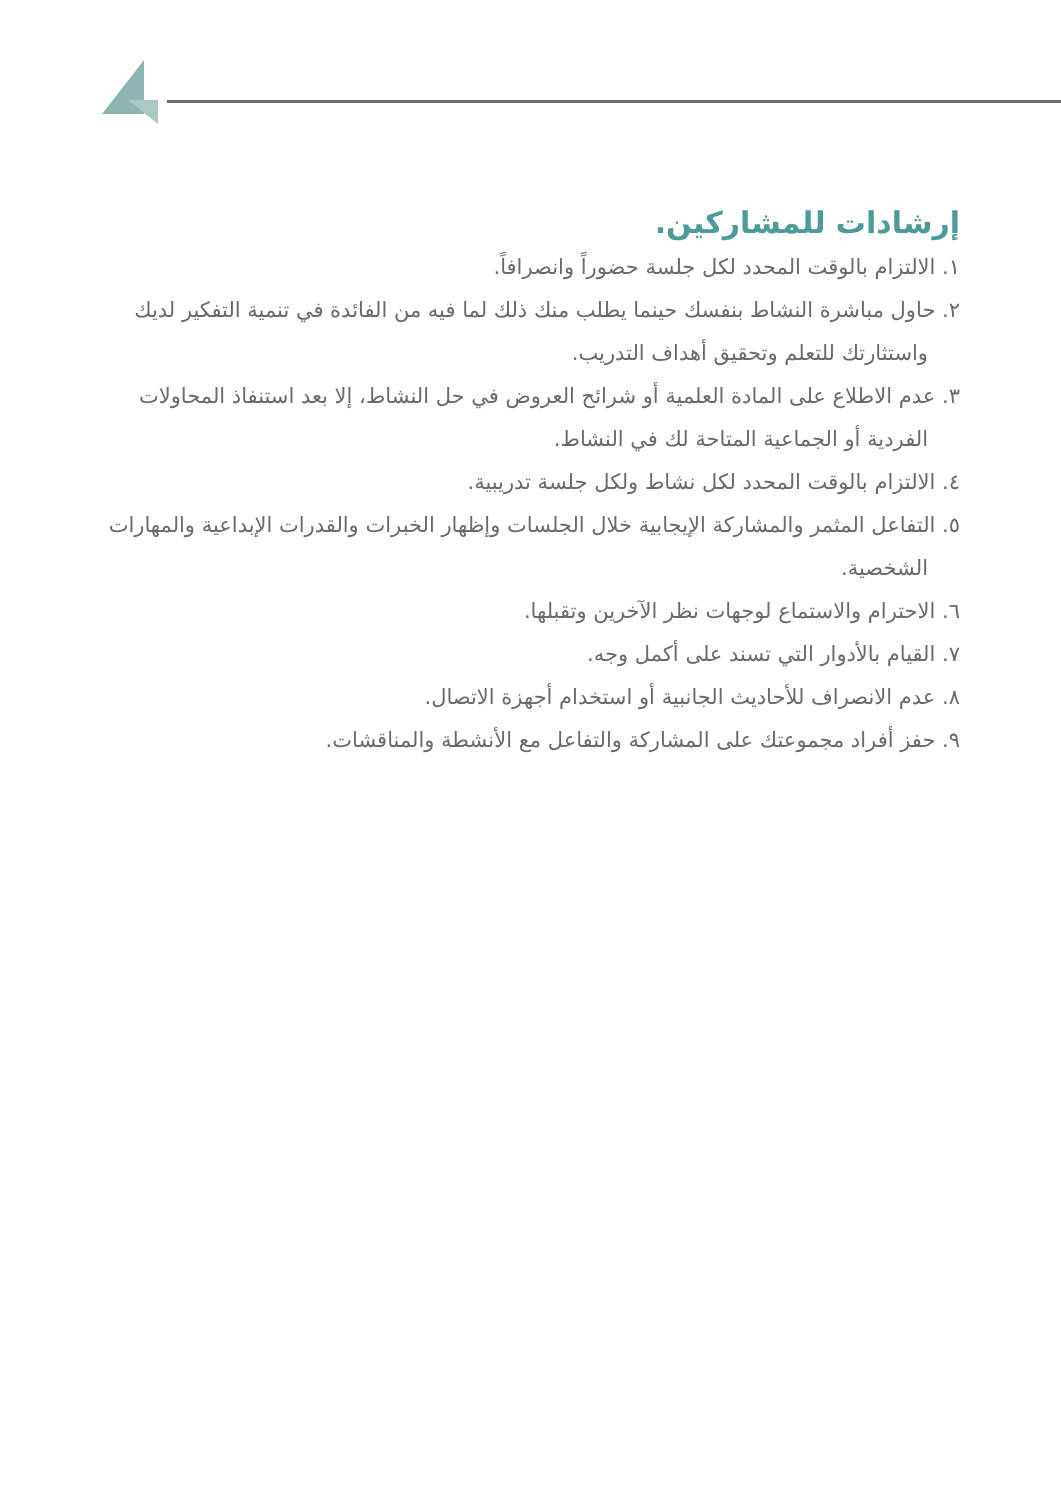إرشادات للمشاركين.
١. الالتزام بالوقت المحدد لكل جلسة حضوراً وانصرافاً.
٢. حاول مباشرة النشاط بنفسك حينما يطلب منك ذلك لما فيه من الفائدة في تنمية التفكير لديك واستثارتك للتعلم وتحقيق أهداف التدريب.
٣. عدم الاطلاع على المادة العلمية أو شرائح العروض في حل النشاط، إلا بعد استنفاذ المحاولات الفردية أو الجماعية المتاحة لك في النشاط.
٤. الالتزام بالوقت المحدد لكل نشاط ولكل جلسة تدريبية.
٥. التفاعل المثمر والمشاركة الإيجابية خلال الجلسات وإظهار الخبرات والقدرات الإبداعية والمهارات الشخصية.
٦. الاحترام والاستماع لوجهات نظر الآخرين وتقبلها.
٧. القيام بالأدوار التي تسند على أكمل وجه.
٨. عدم الانصراف للأحاديث الجانبية أو استخدام أجهزة الاتصال.
٩. حفز أفراد مجموعتك على المشاركة والتفاعل مع الأنشطة والمناقشات.